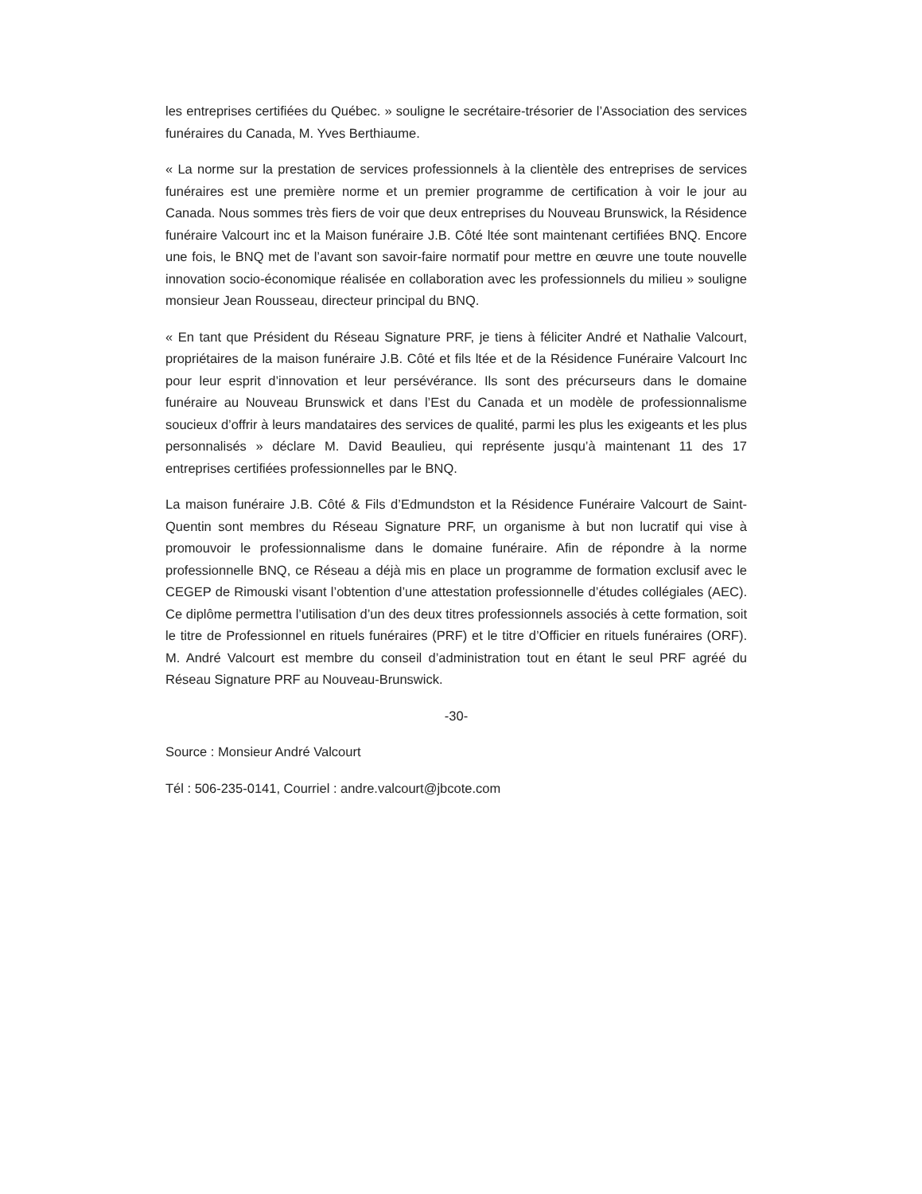les entreprises certifiées du Québec. » souligne le secrétaire-trésorier de l’Association des services funéraires du Canada, M. Yves Berthiaume.
« La norme sur la prestation de services professionnels à la clientèle des entreprises de services funéraires est une première norme et un premier programme de certification à voir le jour au Canada. Nous sommes très fiers de voir que deux entreprises du Nouveau Brunswick, la Résidence funéraire Valcourt inc et la Maison funéraire J.B. Côté ltée sont maintenant certifiées BNQ. Encore une fois, le BNQ met de l’avant son savoir-faire normatif pour mettre en œuvre une toute nouvelle innovation socio-économique réalisée en collaboration avec les professionnels du milieu » souligne monsieur Jean Rousseau, directeur principal du BNQ.
« En tant que Président du Réseau Signature PRF, je tiens à féliciter André et Nathalie Valcourt, propriétaires de la maison funéraire J.B. Côté et fils ltée et de la Résidence Funéraire Valcourt Inc pour leur esprit d’innovation et leur persévérance. Ils sont des précurseurs dans le domaine funéraire au Nouveau Brunswick et dans l’Est du Canada et un modèle de professionnalisme soucieux d’offrir à leurs mandataires des services de qualité, parmi les plus les exigeants et les plus personnalisés » déclare M. David Beaulieu, qui représente jusqu’à maintenant 11 des 17 entreprises certifiées professionnelles par le BNQ.
La maison funéraire J.B. Côté & Fils d’Edmundston et la Résidence Funéraire Valcourt de Saint-Quentin sont membres du Réseau Signature PRF, un organisme à but non lucratif qui vise à promouvoir le professionnalisme dans le domaine funéraire. Afin de répondre à la norme professionnelle BNQ, ce Réseau a déjà mis en place un programme de formation exclusif avec le CEGEP de Rimouski visant l’obtention d’une attestation professionnelle d’études collégiales (AEC). Ce diplôme permettra l’utilisation d’un des deux titres professionnels associés à cette formation, soit le titre de Professionnel en rituels funéraires (PRF) et le titre d’Officier en rituels funéraires (ORF). M. André Valcourt est membre du conseil d’administration tout en étant le seul PRF agréé du Réseau Signature PRF au Nouveau-Brunswick.
-30-
Source : Monsieur André Valcourt
Tél : 506-235-0141, Courriel : andre.valcourt@jbcote.com